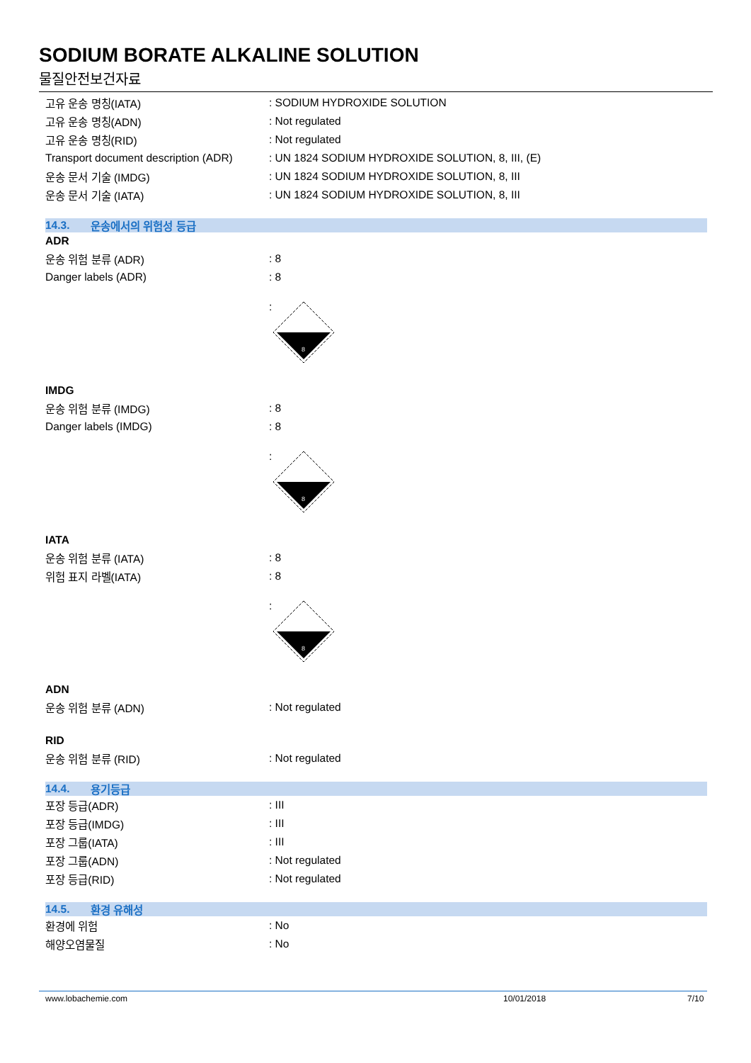SODIUM BORATE ALKALINE SOLUTION
물질안전보건자료
고유 운송 명칭(IATA) : SODIUM HYDROXIDE SOLUTION
고유 운송 명칭(ADN) : Not regulated
고유 운송 명칭(RID) : Not regulated
Transport document description (ADR)
: UN 1824 SODIUM HYDROXIDE SOLUTION, 8, III, (E)
운송 문서 기술 (IMDG)
: UN 1824 SODIUM HYDROXIDE SOLUTION, 8, III
운송 문서 기술 (IATA)
: UN 1824 SODIUM HYDROXIDE SOLUTION, 8, III
14.3. 운송에서의 위험성 등급
ADR
운송 위험 분류 (ADR) : 8
Danger labels (ADR) : 8
:
8
IMDG
운송 위험 분류 (IMDG) : 8
Danger labels (IMDG) : 8
:
8
IATA
운송 위험 분류 (IATA) : 8
위험 표지 라벨(IATA) : 8
:
8
ADN
운송 위험 분류 (ADN) : Not regulated
RID
운송 위험 분류 (RID) : Not regulated
14.4. 용기등급
포장 등급(ADR) : III
포장 등급(IMDG) : III
포장 그룹(IATA) : III
포장 그룹(ADN) : Not regulated
포장 등급(RID) : Not regulated
14.5. 환경 유해성
환경에 위험 : No
해양오염물질 : No
www.lobachemie.com 10/01/2018 7/10